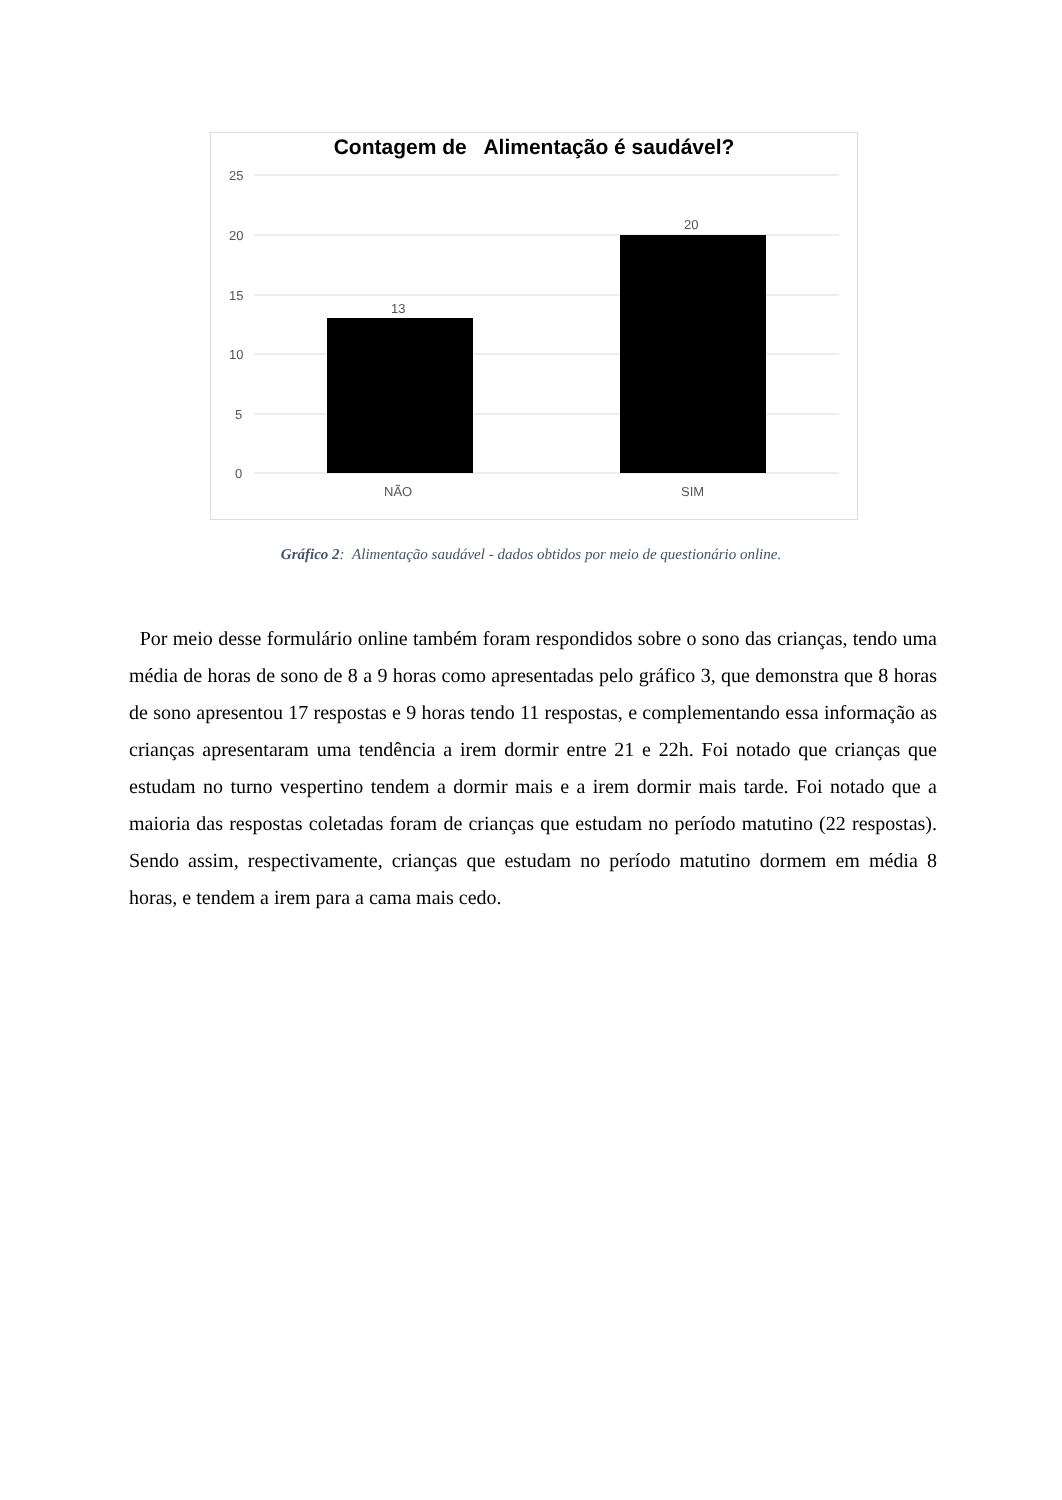Contagem de Alimentação é saudável?
25
20
15
10
5
0
13
20
NÃO
SIM
Gráfico 2: Alimentação saudável - dados obtidos por meio de questionário online.
Por meio desse formulário online também foram respondidos sobre o sono das crianças, tendo uma média de horas de sono de 8 a 9 horas como apresentadas pelo gráfico 3, que demonstra que 8 horas de sono apresentou 17 respostas e 9 horas tendo 11 respostas, e complementando essa informação as crianças apresentaram uma tendência a irem dormir entre 21 e 22h. Foi notado que crianças que estudam no turno vespertino tendem a dormir mais e a irem dormir mais tarde. Foi notado que a maioria das respostas coletadas foram de crianças que estudam no período matutino (22 respostas). Sendo assim, respectivamente, crianças que estudam no período matutino dormem em média 8 horas, e tendem a irem para a cama mais cedo.